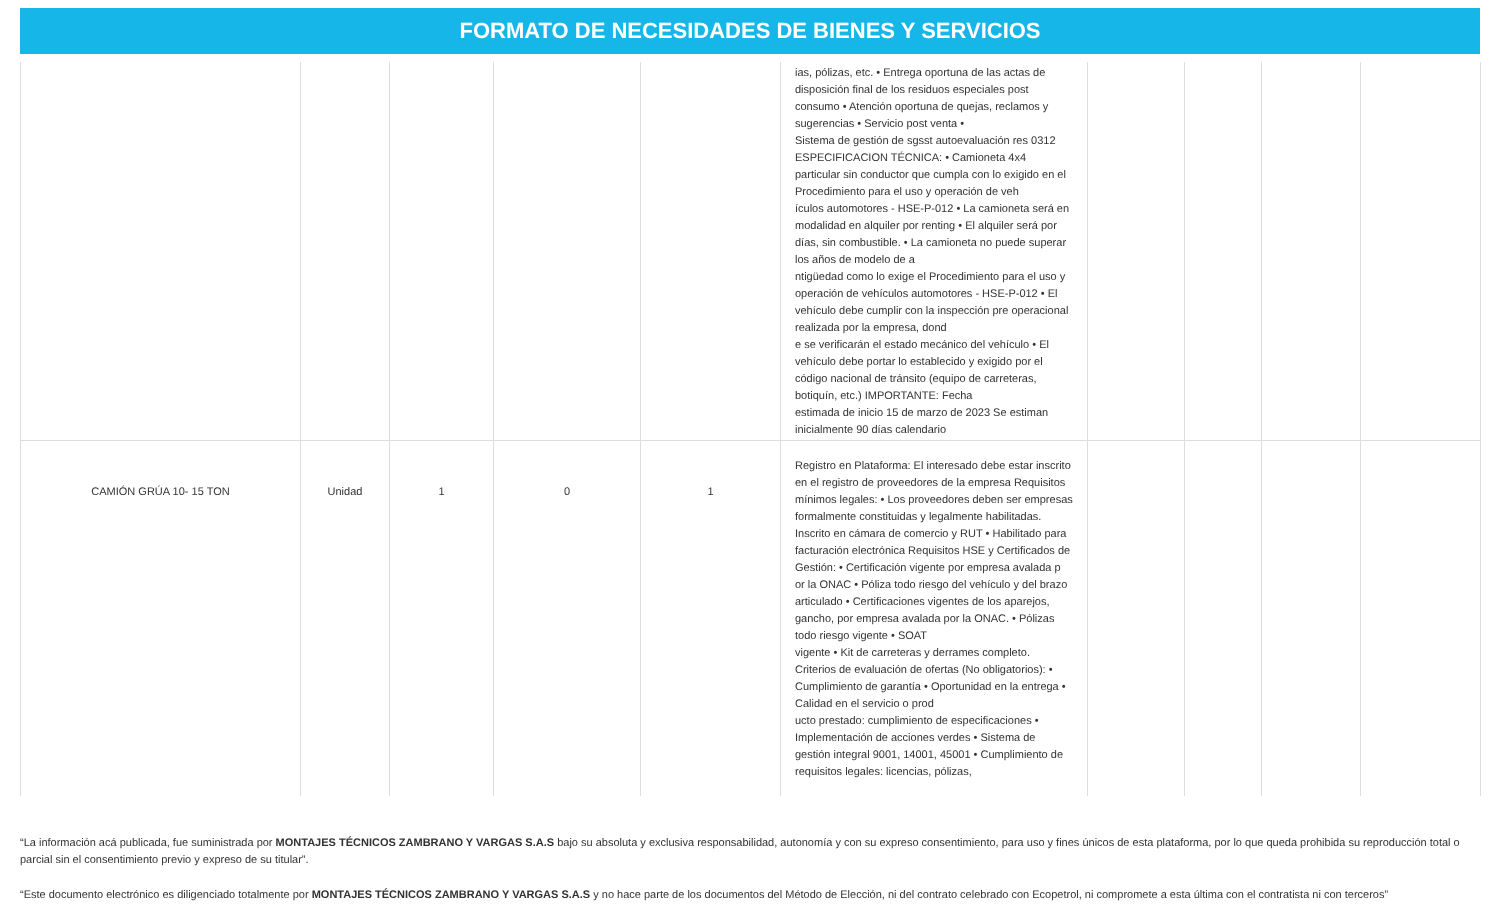FORMATO DE NECESIDADES DE BIENES Y SERVICIOS
| | | | | | ias, pólizas, etc. • Entrega oportuna de las actas de disposición final de los residuos especiales post consumo • Atención oportuna de quejas, reclamos y sugerencias • Servicio post venta • Sistema de gestión de sgsst autoevaluación res 0312 ESPECIFICACION TÉCNICA: • Camioneta 4x4 particular sin conductor que cumpla con lo exigido en el Procedimiento para el uso y operación de veh ículos automotores - HSE-P-012 • La camioneta será en modalidad en alquiler por renting • El alquiler será por días, sin combustible. • La camioneta no puede superar los años de modelo de a ntigüedad como lo exige el Procedimiento para el uso y operación de vehículos automotores - HSE-P-012 • El vehículo debe cumplir con la inspección pre operacional realizada por la empresa, dond e se verificarán el estado mecánico del vehículo • El vehículo debe portar lo establecido y exigido por el código nacional de tránsito (equipo de carreteras, botiquín, etc.) IMPORTANTE: Fecha estimada de inicio 15 de marzo de 2023 Se estiman inicialmente 90 días calendario | | | | |
| CAMIÓN GRÚA 10- 15 TON | Unidad | 1 | 0 | 1 | Registro en Plataforma: El interesado debe estar inscrito en el registro de proveedores de la empresa Requisitos mínimos legales: • Los proveedores deben ser empresas formalmente constituidas y legalmente habilitadas. Inscrito en cámara de comercio y RUT • Habilitado para facturación electrónica Requisitos HSE y Certificados de Gestión: • Certificación vigente por empresa avalada p or la ONAC • Póliza todo riesgo del vehículo y del brazo articulado • Certificaciones vigentes de los aparejos, gancho, por empresa avalada por la ONAC. • Pólizas todo riesgo vigente • SOAT vigente • Kit de carreteras y derrames completo. Criterios de evaluación de ofertas (No obligatorios): • Cumplimiento de garantía • Oportunidad en la entrega • Calidad en el servicio o prod ucto prestado: cumplimiento de especificaciones • Implementación de acciones verdes • Sistema de gestión integral 9001, 14001, 45001 • Cumplimiento de requisitos legales: licencias, pólizas, | | | | |
“La información acá publicada, fue suministrada por MONTAJES TÉCNICOS ZAMBRANO Y VARGAS S.A.S bajo su absoluta y exclusiva responsabilidad, autonomía y con su expreso consentimiento, para uso y fines únicos de esta plataforma, por lo que queda prohibida su reproducción total o parcial sin el consentimiento previo y expreso de su titular”.
“Este documento electrónico es diligenciado totalmente por MONTAJES TÉCNICOS ZAMBRANO Y VARGAS S.A.S y no hace parte de los documentos del Método de Elección, ni del contrato celebrado con Ecopetrol, ni compromete a esta última con el contratista ni con terceros”